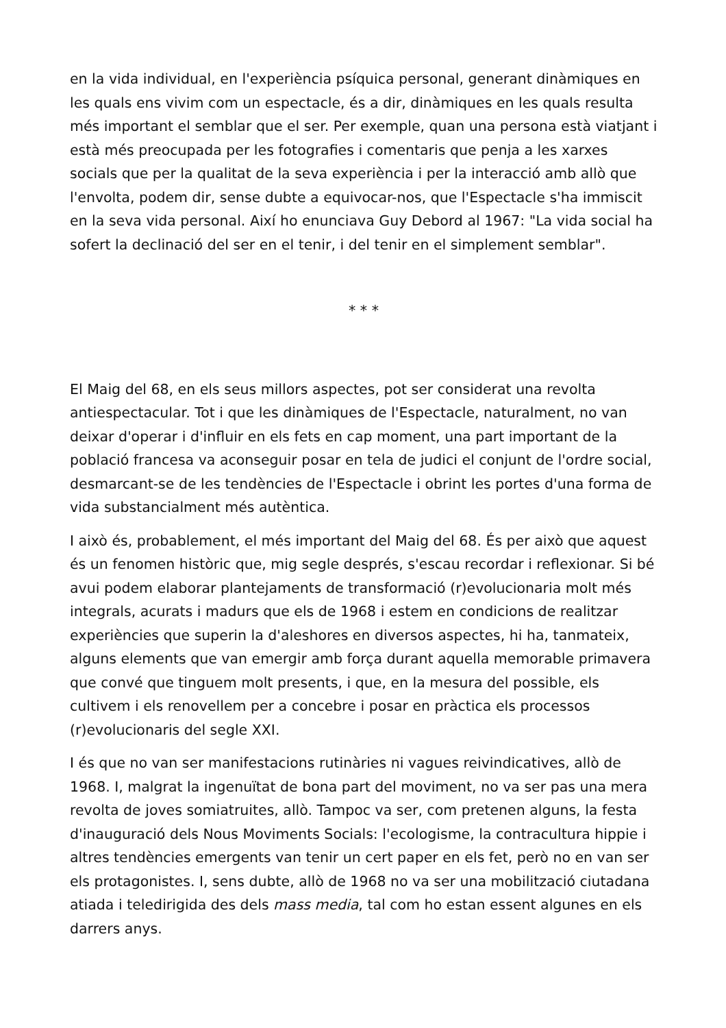en la vida individual, en l'experiència psíquica personal, generant dinàmiques en les quals ens vivim com un espectacle, és a dir, dinàmiques en les quals resulta més important el semblar que el ser. Per exemple, quan una persona està viatjant i està més preocupada per les fotografies i comentaris que penja a les xarxes socials que per la qualitat de la seva experiència i per la interacció amb allò que l'envolta, podem dir, sense dubte a equivocar-nos, que l'Espectacle s'ha immiscit en la seva vida personal. Així ho enunciava Guy Debord al 1967: "La vida social ha sofert la declinació del ser en el tenir, i del tenir en el simplement semblar".
* * *
El Maig del 68, en els seus millors aspectes, pot ser considerat una revolta antiespectacular. Tot i que les dinàmiques de l'Espectacle, naturalment, no van deixar d'operar i d'influir en els fets en cap moment, una part important de la població francesa va aconseguir posar en tela de judici el conjunt de l'ordre social, desmarcant-se de les tendències de l'Espectacle i obrint les portes d'una forma de vida substancialment més autèntica.
I això és, probablement, el més important del Maig del 68. És per això que aquest és un fenomen històric que, mig segle després, s'escau recordar i reflexionar. Si bé avui podem elaborar plantejaments de transformació (r)evolucionaria molt més integrals, acurats i madurs que els de 1968 i estem en condicions de realitzar experiències que superin la d'aleshores en diversos aspectes, hi ha, tanmateix, alguns elements que van emergir amb força durant aquella memorable primavera que convé que tinguem molt presents, i que, en la mesura del possible, els cultivem i els renovellem per a concebre i posar en pràctica els processos (r)evolucionaris del segle XXI.
I és que no van ser manifestacions rutinàries ni vagues reivindicatives, allò de 1968. I, malgrat la ingenuïtat de bona part del moviment, no va ser pas una mera revolta de joves somiatruites, allò. Tampoc va ser, com pretenen alguns, la festa d'inauguració dels Nous Moviments Socials: l'ecologisme, la contracultura hippie i altres tendències emergents van tenir un cert paper en els fet, però no en van ser els protagonistes. I, sens dubte, allò de 1968 no va ser una mobilització ciutadana atiada i teledirigida des dels mass media, tal com ho estan essent algunes en els darrers anys.